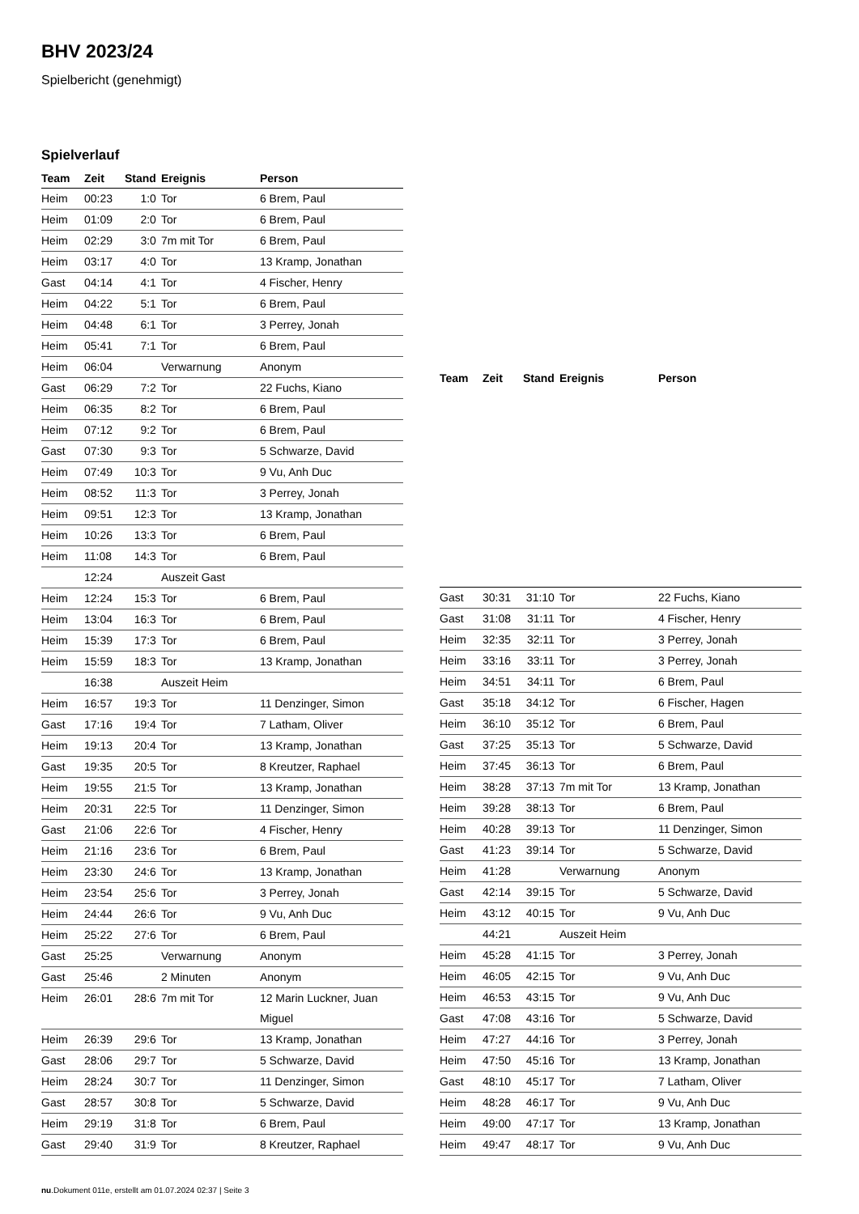BHV 2023/24
Spielbericht (genehmigt)
Spielverlauf
| Team | Zeit | Stand | Ereignis | Person |
| --- | --- | --- | --- | --- |
| Heim | 00:23 | 1:0 | Tor | 6 Brem, Paul |
| Heim | 01:09 | 2:0 | Tor | 6 Brem, Paul |
| Heim | 02:29 | 3:0 | 7m mit Tor | 6 Brem, Paul |
| Heim | 03:17 | 4:0 | Tor | 13 Kramp, Jonathan |
| Gast | 04:14 | 4:1 | Tor | 4 Fischer, Henry |
| Heim | 04:22 | 5:1 | Tor | 6 Brem, Paul |
| Heim | 04:48 | 6:1 | Tor | 3 Perrey, Jonah |
| Heim | 05:41 | 7:1 | Tor | 6 Brem, Paul |
| Heim | 06:04 | | Verwarnung | Anonym |
| Gast | 06:29 | 7:2 | Tor | 22 Fuchs, Kiano |
| Heim | 06:35 | 8:2 | Tor | 6 Brem, Paul |
| Heim | 07:12 | 9:2 | Tor | 6 Brem, Paul |
| Gast | 07:30 | 9:3 | Tor | 5 Schwarze, David |
| Heim | 07:49 | 10:3 | Tor | 9 Vu, Anh Duc |
| Heim | 08:52 | 11:3 | Tor | 3 Perrey, Jonah |
| Heim | 09:51 | 12:3 | Tor | 13 Kramp, Jonathan |
| Heim | 10:26 | 13:3 | Tor | 6 Brem, Paul |
| Heim | 11:08 | 14:3 | Tor | 6 Brem, Paul |
| | 12:24 | | Auszeit Gast | |
| Heim | 12:24 | 15:3 | Tor | 6 Brem, Paul |
| Heim | 13:04 | 16:3 | Tor | 6 Brem, Paul |
| Heim | 15:39 | 17:3 | Tor | 6 Brem, Paul |
| Heim | 15:59 | 18:3 | Tor | 13 Kramp, Jonathan |
| | 16:38 | | Auszeit Heim | |
| Heim | 16:57 | 19:3 | Tor | 11 Denzinger, Simon |
| Gast | 17:16 | 19:4 | Tor | 7 Latham, Oliver |
| Heim | 19:13 | 20:4 | Tor | 13 Kramp, Jonathan |
| Gast | 19:35 | 20:5 | Tor | 8 Kreutzer, Raphael |
| Heim | 19:55 | 21:5 | Tor | 13 Kramp, Jonathan |
| Heim | 20:31 | 22:5 | Tor | 11 Denzinger, Simon |
| Gast | 21:06 | 22:6 | Tor | 4 Fischer, Henry |
| Heim | 21:16 | 23:6 | Tor | 6 Brem, Paul |
| Heim | 23:30 | 24:6 | Tor | 13 Kramp, Jonathan |
| Heim | 23:54 | 25:6 | Tor | 3 Perrey, Jonah |
| Heim | 24:44 | 26:6 | Tor | 9 Vu, Anh Duc |
| Heim | 25:22 | 27:6 | Tor | 6 Brem, Paul |
| Gast | 25:25 | | Verwarnung | Anonym |
| Gast | 25:46 | | 2 Minuten | Anonym |
| Heim | 26:01 | 28:6 | 7m mit Tor | 12 Marin Luckner, Juan Miguel |
| Heim | 26:39 | 29:6 | Tor | 13 Kramp, Jonathan |
| Gast | 28:06 | 29:7 | Tor | 5 Schwarze, David |
| Heim | 28:24 | 30:7 | Tor | 11 Denzinger, Simon |
| Gast | 28:57 | 30:8 | Tor | 5 Schwarze, David |
| Heim | 29:19 | 31:8 | Tor | 6 Brem, Paul |
| Gast | 29:40 | 31:9 | Tor | 8 Kreutzer, Raphael |
| Team | Zeit | Stand | Ereignis | Person |
| --- | --- | --- | --- | --- |
| Gast | 30:31 | 31:10 | Tor | 22 Fuchs, Kiano |
| Gast | 31:08 | 31:11 | Tor | 4 Fischer, Henry |
| Heim | 32:35 | 32:11 | Tor | 3 Perrey, Jonah |
| Heim | 33:16 | 33:11 | Tor | 3 Perrey, Jonah |
| Heim | 34:51 | 34:11 | Tor | 6 Brem, Paul |
| Gast | 35:18 | 34:12 | Tor | 6 Fischer, Hagen |
| Heim | 36:10 | 35:12 | Tor | 6 Brem, Paul |
| Gast | 37:25 | 35:13 | Tor | 5 Schwarze, David |
| Heim | 37:45 | 36:13 | Tor | 6 Brem, Paul |
| Heim | 38:28 | 37:13 | 7m mit Tor | 13 Kramp, Jonathan |
| Heim | 39:28 | 38:13 | Tor | 6 Brem, Paul |
| Heim | 40:28 | 39:13 | Tor | 11 Denzinger, Simon |
| Gast | 41:23 | 39:14 | Tor | 5 Schwarze, David |
| Heim | 41:28 | | Verwarnung | Anonym |
| Gast | 42:14 | 39:15 | Tor | 5 Schwarze, David |
| Heim | 43:12 | 40:15 | Tor | 9 Vu, Anh Duc |
| | 44:21 | | Auszeit Heim | |
| Heim | 45:28 | 41:15 | Tor | 3 Perrey, Jonah |
| Heim | 46:05 | 42:15 | Tor | 9 Vu, Anh Duc |
| Heim | 46:53 | 43:15 | Tor | 9 Vu, Anh Duc |
| Gast | 47:08 | 43:16 | Tor | 5 Schwarze, David |
| Heim | 47:27 | 44:16 | Tor | 3 Perrey, Jonah |
| Heim | 47:50 | 45:16 | Tor | 13 Kramp, Jonathan |
| Gast | 48:10 | 45:17 | Tor | 7 Latham, Oliver |
| Heim | 48:28 | 46:17 | Tor | 9 Vu, Anh Duc |
| Heim | 49:00 | 47:17 | Tor | 13 Kramp, Jonathan |
| Heim | 49:47 | 48:17 | Tor | 9 Vu, Anh Duc |
nu.Dokument 011e, erstellt am 01.07.2024 02:37 | Seite 3